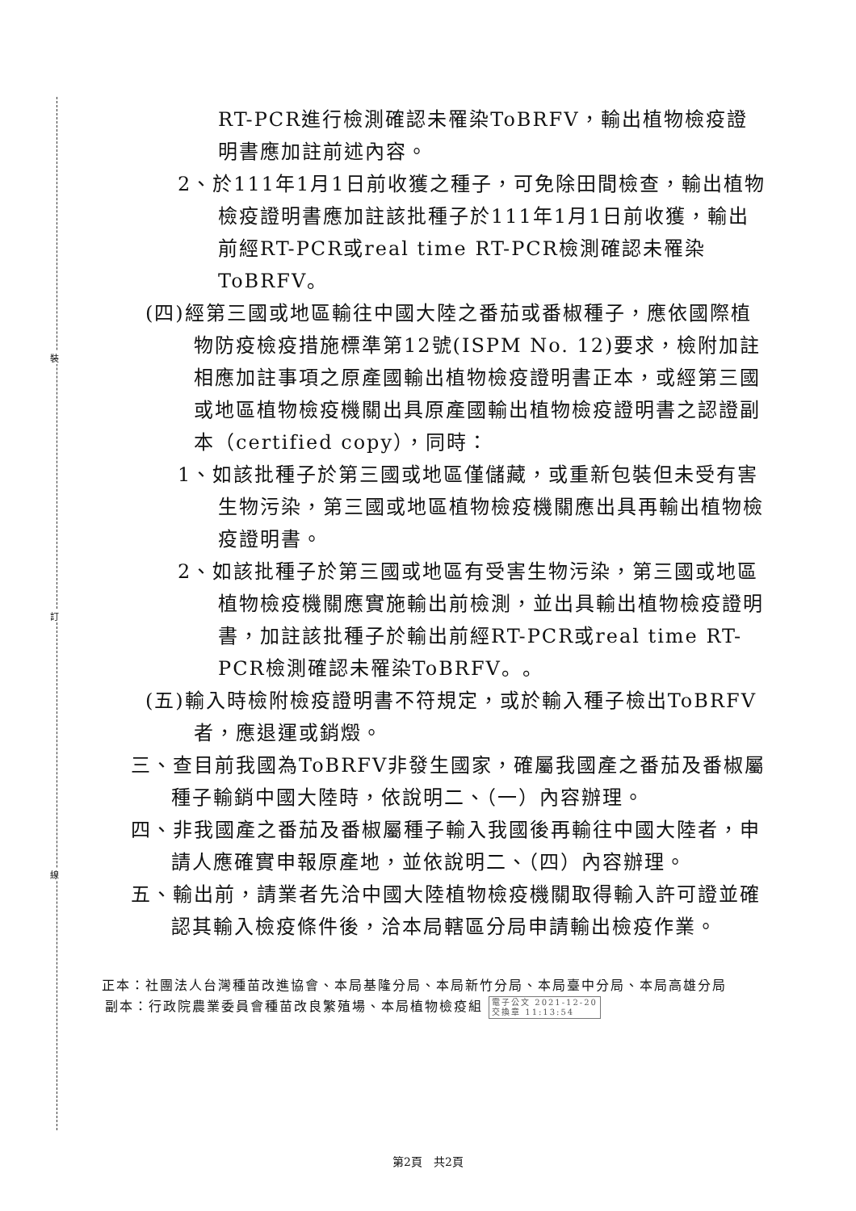裝
訂
線
RT-PCR進行檢測確認未罹染ToBRFV，輸出植物檢疫證明書應加註前述內容。
2、於111年1月1日前收獲之種子，可免除田間檢查，輸出植物檢疫證明書應加註該批種子於111年1月1日前收獲，輸出前經RT-PCR或real time RT-PCR檢測確認未罹染ToBRFV。
(四)經第三國或地區輸往中國大陸之番茄或番椒種子，應依國際植物防疫檢疫措施標準第12號(ISPM No. 12)要求，檢附加註相應加註事項之原產國輸出植物檢疫證明書正本，或經第三國或地區植物檢疫機關出具原產國輸出植物檢疫證明書之認證副本（certified copy），同時：
1、如該批種子於第三國或地區僅儲藏，或重新包裝但未受有害生物污染，第三國或地區植物檢疫機關應出具再輸出植物檢疫證明書。
2、如該批種子於第三國或地區有受害生物污染，第三國或地區植物檢疫機關應實施輸出前檢測，並出具輸出植物檢疫證明書，加註該批種子於輸出前經RT-PCR或real time RT-PCR檢測確認未罹染ToBRFV。。
(五)輸入時檢附檢疫證明書不符規定，或於輸入種子檢出ToBRFV者，應退運或銷燬。
三、查目前我國為ToBRFV非發生國家，確屬我國產之番茄及番椒屬種子輸銷中國大陸時，依說明二、（一）內容辦理。
四、非我國產之番茄及番椒屬種子輸入我國後再輸往中國大陸者，申請人應確實申報原產地，並依說明二、（四）內容辦理。
五、輸出前，請業者先洽中國大陸植物檢疫機關取得輸入許可證並確認其輸入檢疫條件後，洽本局轄區分局申請輸出檢疫作業。
正本：社團法人台灣種苗改進協會、本局基隆分局、本局新竹分局、本局臺中分局、本局高雄分局
副本：行政院農業委員會種苗改良繁殖場、本局植物檢疫組 電子公文 2021-12-20
交換章 11:13:54
第2頁　共2頁